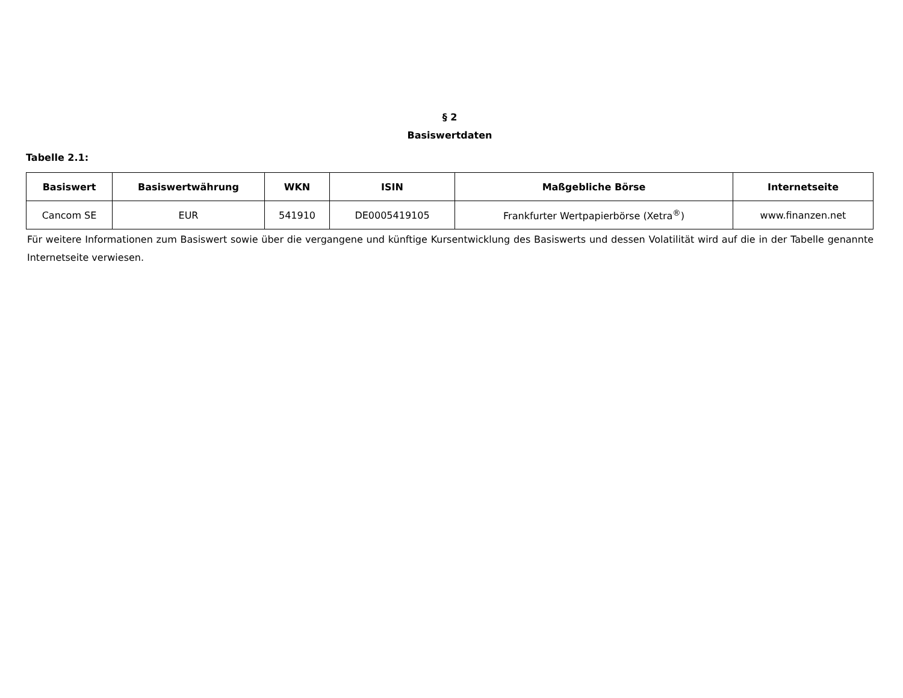§ 2
Basiswertdaten
Tabelle 2.1:
| Basiswert | Basiswertwährung | WKN | ISIN | Maßgebliche Börse | Internetseite |
| --- | --- | --- | --- | --- | --- |
| Cancom SE | EUR | 541910 | DE0005419105 | Frankfurter Wertpapierbörse (Xetra<sup>®</sup>) | www.finanzen.net |
Für weitere Informationen zum Basiswert sowie über die vergangene und künftige Kursentwicklung des Basiswerts und dessen Volatilität wird auf die in der Tabelle genannte Internetseite verwiesen.